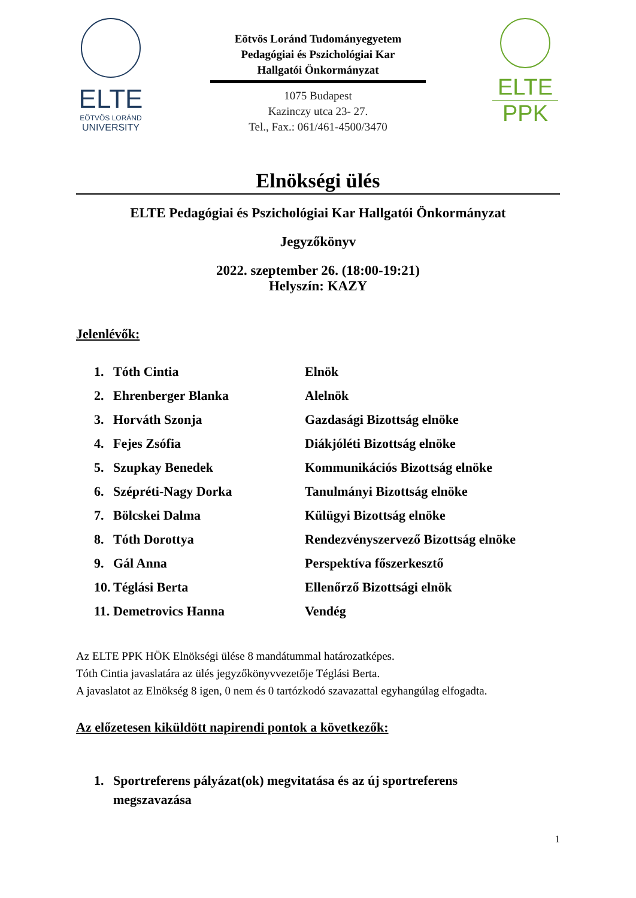ELTE
EÖTVÖS LORÁND
UNIVERSITY
Eötvös Loránd Tudományegyetem
Pedagógiai és Pszichológiai Kar
Hallgatói Önkormányzat
1075 Budapest
Kazinczy utca 23- 27.
Tel., Fax.: 061/461-4500/3470
ELTE
PPK
Elnökségi ülés
ELTE Pedagógiai és Pszichológiai Kar Hallgatói Önkormányzat
Jegyzőkönyv
2022. szeptember 26. (18:00-19:21)
Helyszín: KAZY
Jelenlévők:
| 1. | Tóth Cintia | Elnök |
| 2. | Ehrenberger Blanka | Alelnök |
| 3. | Horváth Szonja | Gazdasági Bizottság elnöke |
| 4. | Fejes Zsófia | Diákjóléti Bizottság elnöke |
| 5. | Szupkay Benedek | Kommunikációs Bizottság elnöke |
| 6. | Szépréti-Nagy Dorka | Tanulmányi Bizottság elnöke |
| 7. | Bölcskei Dalma | Külügyi Bizottság elnöke |
| 8. | Tóth Dorottya | Rendezvényszervező Bizottság elnöke |
| 9. | Gál Anna | Perspektíva főszerkesztő |
| 10. | Téglási Berta | Ellenőrző Bizottsági elnök |
| 11. | Demetrovics Hanna | Vendég |
Az ELTE PPK HÖK Elnökségi ülése 8 mandátummal határozatképes.
Tóth Cintia javaslatára az ülés jegyzőkönyvvezetője Téglási Berta.
A javaslatot az Elnökség 8 igen, 0 nem és 0 tartózkodó szavazattal egyhangúlag elfogadta.
Az előzetesen kiküldött napirendi pontok a következők:
1. Sportreferens pályázat(ok) megvitatása és az új sportreferens
megszavazása
1